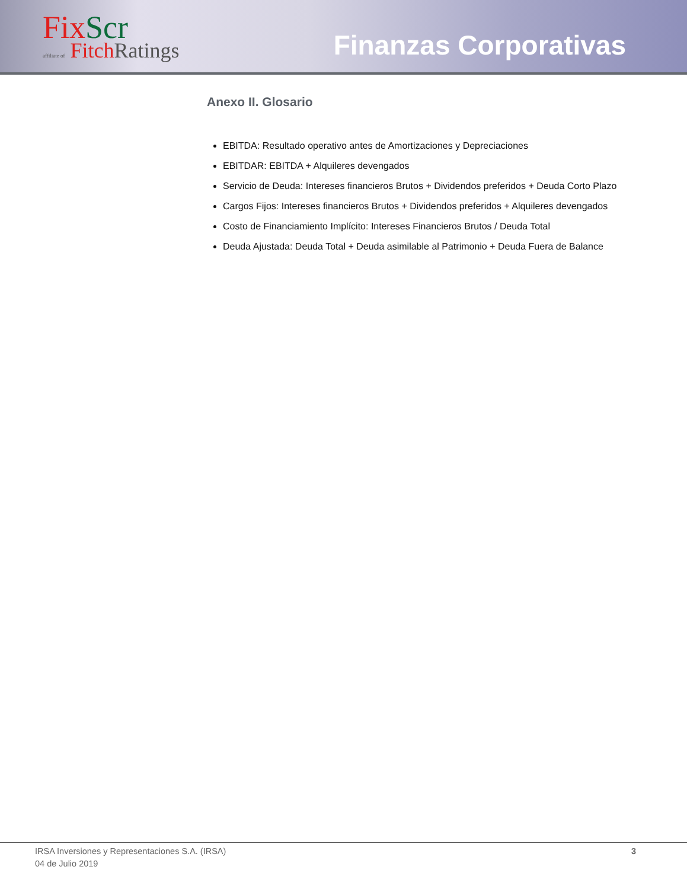FixScr
affiliate of FitchRatings
Finanzas Corporativas
Anexo II. Glosario
EBITDA: Resultado operativo antes de Amortizaciones y Depreciaciones
EBITDAR: EBITDA + Alquileres devengados
Servicio de Deuda: Intereses financieros Brutos + Dividendos preferidos + Deuda Corto Plazo
Cargos Fijos: Intereses financieros Brutos + Dividendos preferidos + Alquileres devengados
Costo de Financiamiento Implícito: Intereses Financieros Brutos / Deuda Total
Deuda Ajustada: Deuda Total + Deuda asimilable al Patrimonio + Deuda Fuera de Balance
IRSA Inversiones y Representaciones S.A. (IRSA)
04 de Julio 2019
3